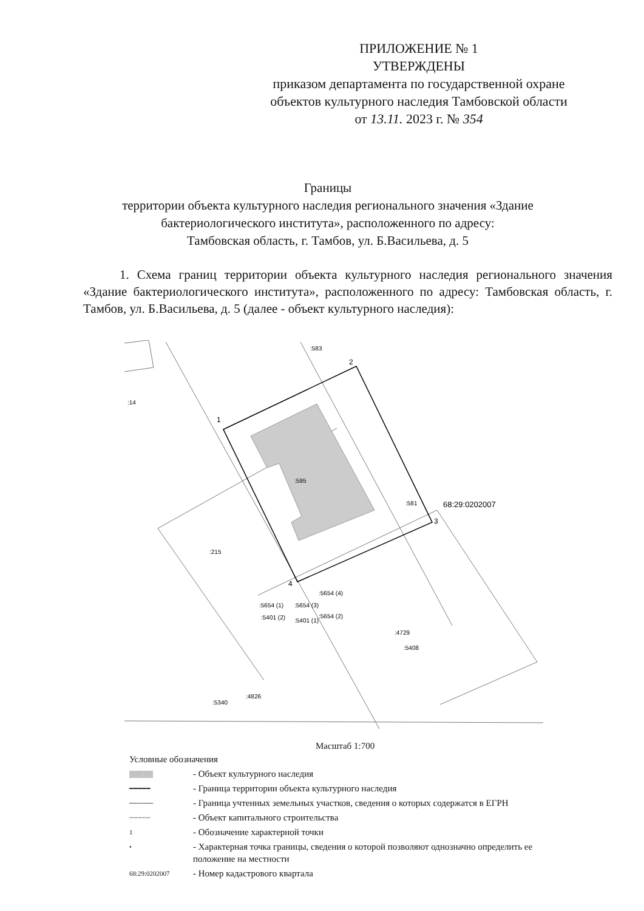ПРИЛОЖЕНИЕ № 1
УТВЕРЖДЕНЫ
приказом департамента по государственной охране объектов культурного наследия Тамбовской области
от 13.11. 2023 г. № 354
Границы
территории объекта культурного наследия регионального значения «Здание бактериологического института», расположенного по адресу:
Тамбовская область, г. Тамбов, ул. Б.Васильева, д. 5
1. Схема границ территории объекта культурного наследия регионального значения «Здание бактериологического института», расположенного по адресу: Тамбовская область, г. Тамбов, ул. Б.Васильева, д. 5 (далее - объект культурного наследия):
1
2
3
4
:583
:14
:595
:581
:215
:4729
:5408
:5654 (1)
:5654 (3)
:5654 (4)
:5654 (2)
:5401 (2)
:5401 (1)
:5340
:4826
68:29:0202007
Масштаб 1:700
Условные обозначения
▒▒▒▒▒ - Объект культурного наследия
━━━━━ - Граница территории объекта культурного наследия
───── - Граница учтенных земельных участков, сведения о которых содержатся в ЕГРН
┈┈┈┈┈ - Объект капитального строительства
1 - Обозначение характерной точки
• - Характерная точка границы, сведения о которой позволяют однозначно определить ее положение на местности
68:29:0202007 - Номер кадастрового квартала